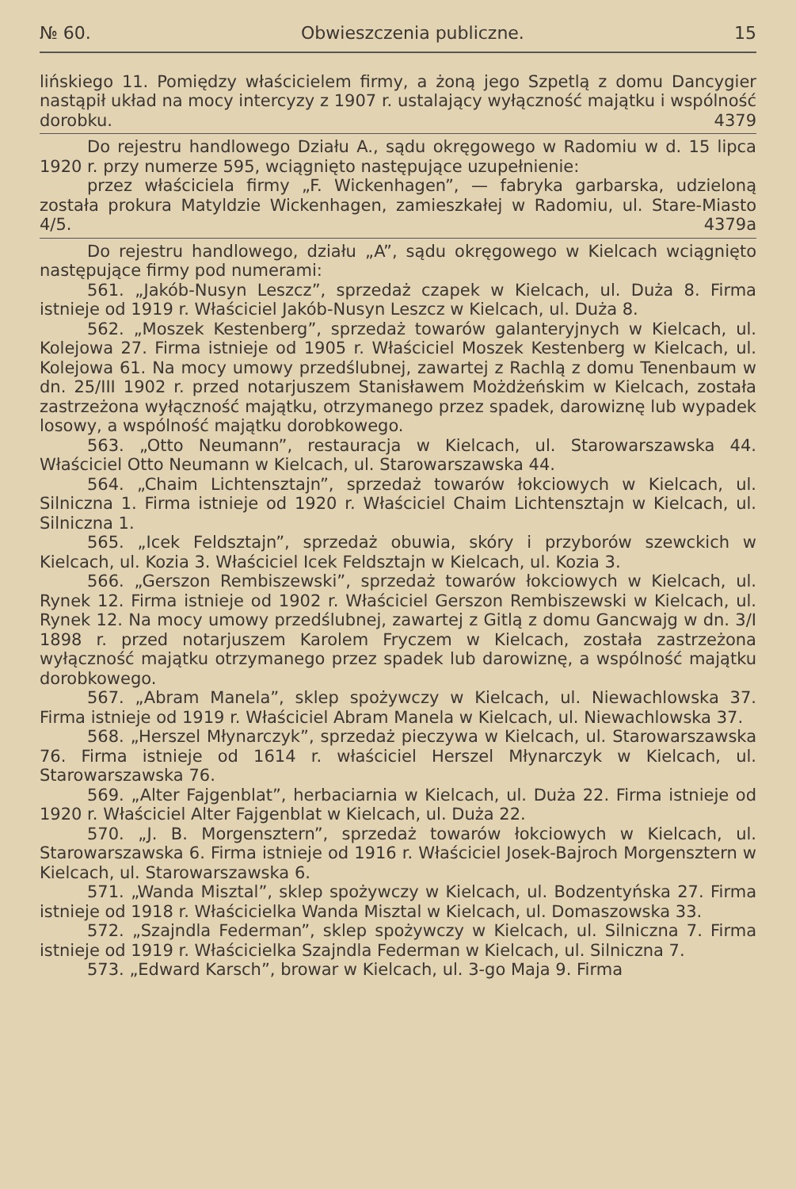№ 60. Obwieszczenia publiczne. 15
lińskiego 11. Pomiędzy właścicielem firmy, a żoną jego Szpetlą z domu Dancygier nastąpił układ na mocy intercyzy z 1907 r. ustalający wyłączność majątku i wspólność dorobku. 4379
Do rejestru handlowego Działu A., sądu okręgowego w Radomiu w d. 15 lipca 1920 r. przy numerze 595, wciągnięto następujące uzupełnienie:
przez właściciela firmy „F. Wickenhagen”, — fabryka garbarska, udzieloną została prokura Matyldzie Wickenhagen, zamieszkałej w Radomiu, ul. Stare-Miasto 4/5. 4379a
Do rejestru handlowego, działu „A”, sądu okręgowego w Kielcach wciągnięto następujące firmy pod numerami:
561. „Jakób-Nusyn Leszcz”, sprzedaż czapek w Kielcach, ul. Duża 8. Firma istnieje od 1919 r. Właściciel Jakób-Nusyn Leszcz w Kielcach, ul. Duża 8.
562. „Moszek Kestenberg”, sprzedaż towarów galanteryjnych w Kielcach, ul. Kolejowa 27. Firma istnieje od 1905 r. Właściciel Moszek Kestenberg w Kielcach, ul. Kolejowa 61. Na mocy umowy przedślubnej, zawartej z Rachlą z domu Tenenbaum w dn. 25/III 1902 r. przed notarjuszem Stanisławem Możdżeńskim w Kielcach, została zastrzeżona wyłączność majątku, otrzymanego przez spadek, darowiznę lub wypadek losowy, a wspólność majątku dorobkowego.
563. „Otto Neumann”, restauracja w Kielcach, ul. Starowarszawska 44. Właściciel Otto Neumann w Kielcach, ul. Starowarszawska 44.
564. „Chaim Lichtensztajn”, sprzedaż towarów łokciowych w Kielcach, ul. Silniczna 1. Firma istnieje od 1920 r. Właściciel Chaim Lichtensztajn w Kielcach, ul. Silniczna 1.
565. „Icek Feldsztajn”, sprzedaż obuwia, skóry i przyborów szewckich w Kielcach, ul. Kozia 3. Właściciel Icek Feldsztajn w Kielcach, ul. Kozia 3.
566. „Gerszon Rembiszewski”, sprzedaż towarów łokciowych w Kielcach, ul. Rynek 12. Firma istnieje od 1902 r. Właściciel Gerszon Rembiszewski w Kielcach, ul. Rynek 12. Na mocy umowy przedślubnej, zawartej z Gitlą z domu Gancwajg w dn. 3/I 1898 r. przed notarjuszem Karolem Fryczem w Kielcach, została zastrzeżona wyłączność majątku otrzymanego przez spadek lub darowiznę, a wspólność majątku dorobkowego.
567. „Abram Manela”, sklep spożywczy w Kielcach, ul. Niewachlowska 37. Firma istnieje od 1919 r. Właściciel Abram Manela w Kielcach, ul. Niewachlowska 37.
568. „Herszel Młynarczyk”, sprzedaż pieczywa w Kielcach, ul. Starowarszawska 76. Firma istnieje od 1614 r. właściciel Herszel Młynarczyk w Kielcach, ul. Starowarszawska 76.
569. „Alter Fajgenblat”, herbaciarnia w Kielcach, ul. Duża 22. Firma istnieje od 1920 r. Właściciel Alter Fajgenblat w Kielcach, ul. Duża 22.
570. „J. B. Morgensztern”, sprzedaż towarów łokciowych w Kielcach, ul. Starowarszawska 6. Firma istnieje od 1916 r. Właściciel Josek-Bajroch Morgensztern w Kielcach, ul. Starowarszawska 6.
571. „Wanda Misztal”, sklep spożywczy w Kielcach, ul. Bodzentyńska 27. Firma istnieje od 1918 r. Właścicielka Wanda Misztal w Kielcach, ul. Domaszowska 33.
572. „Szajndla Federman”, sklep spożywczy w Kielcach, ul. Silniczna 7. Firma istnieje od 1919 r. Właścicielka Szajndla Federman w Kielcach, ul. Silniczna 7.
573. „Edward Karsch”, browar w Kielcach, ul. 3-go Maja 9. Firma